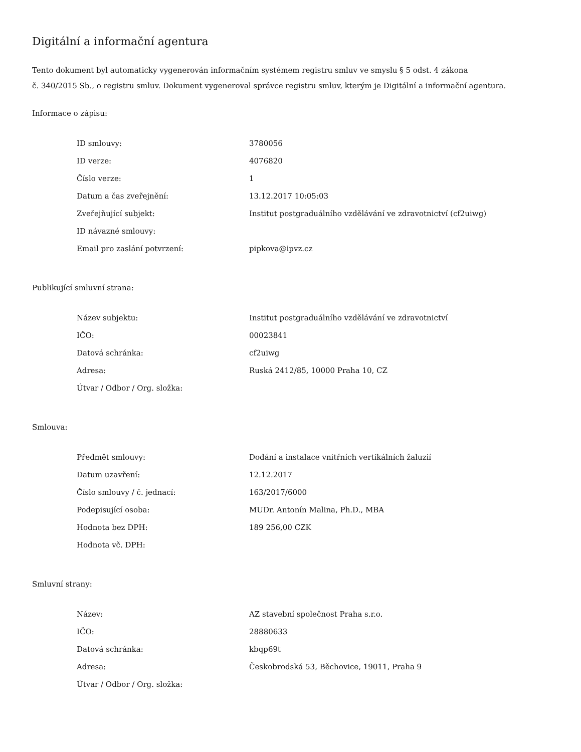Digitální a informační agentura
Tento dokument byl automaticky vygenerován informačním systémem registru smluv ve smyslu § 5 odst. 4 zákona
č. 340/2015 Sb., o registru smluv. Dokument vygeneroval správce registru smluv, kterým je Digitální a informační agentura.
Informace o zápisu:
| ID smlouvy: | 3780056 |
| ID verze: | 4076820 |
| Číslo verze: | 1 |
| Datum a čas zveřejnění: | 13.12.2017 10:05:03 |
| Zveřejňující subjekt: | Institut postgraduálního vzdělávání ve zdravotnictví (cf2uiwg) |
| ID návazné smlouvy: | |
| Email pro zaslání potvrzení: | pipkova@ipvz.cz |
Publikující smluvní strana:
| Název subjektu: | Institut postgraduálního vzdělávání ve zdravotnictví |
| IČO: | 00023841 |
| Datová schránka: | cf2uiwg |
| Adresa: | Ruská 2412/85, 10000 Praha 10, CZ |
| Útvar / Odbor / Org. složka: | |
Smlouva:
| Předmět smlouvy: | Dodání a instalace vnitřních vertikálních žaluzií |
| Datum uzavření: | 12.12.2017 |
| Číslo smlouvy / č. jednací: | 163/2017/6000 |
| Podepisující osoba: | MUDr. Antonín Malina, Ph.D., MBA |
| Hodnota bez DPH: | 189 256,00 CZK |
| Hodnota vč. DPH: | |
Smluvní strany:
| Název: | AZ stavební společnost Praha s.r.o. |
| IČO: | 28880633 |
| Datová schránka: | kbqp69t |
| Adresa: | Českobrodská 53, Běchovice, 19011, Praha 9 |
| Útvar / Odbor / Org. složka: | |